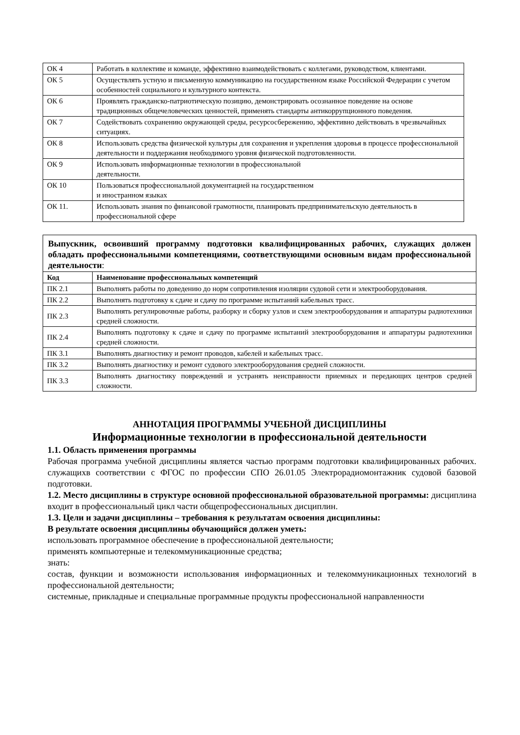| ОК 4 | Работать в коллективе и команде, эффективно взаимодействовать с коллегами, руководством, клиентами. |
| ОК 5 | Осуществлять устную и письменную коммуникацию на государственном языке Российской Федерации с учетом особенностей социального и культурного контекста. |
| ОК 6 | Проявлять гражданско-патриотическую позицию, демонстрировать осознанное поведение на основе традиционных общечеловеческих ценностей, применять стандарты антикоррупционного поведения. |
| ОК 7 | Содействовать сохранению окружающей среды, ресурсосбережению, эффективно действовать в чрезвычайных ситуациях. |
| ОК 8 | Использовать средства физической культуры для сохранения и укрепления здоровья в процессе профессиональной деятельности и поддержания необходимого уровня физической подготовленности. |
| ОК 9 | Использовать информационные технологии в профессиональной деятельности. |
| ОК 10 | Пользоваться профессиональной документацией на государственном и иностранном языках |
| ОК 11. | Использовать знания по финансовой грамотности, планировать предпринимательскую деятельность в профессиональной сфере |
| Выпускник, освоивший программу подготовки квалифицированных рабочих, служащих должен обладать профессиональными компетенциями, соответствующими основным видам профессиональной деятельности : | |
| Код | Наименование профессиональных компетенций |
| ПК 2.1 | Выполнять работы по доведению до норм сопротивления изоляции судовой сети и электрооборудования. |
| ПК 2.2 | Выполнять подготовку к сдаче и сдачу по программе испытаний кабельных трасс. |
| ПК 2.3 | Выполнять регулировочные работы, разборку и сборку узлов и схем электрооборудования и аппаратуры радиотехники средней сложности. |
| ПК 2.4 | Выполнять подготовку к сдаче и сдачу по программе испытаний электрооборудования и аппаратуры радиотехники средней сложности. |
| ПК 3.1 | Выполнять диагностику и ремонт проводов, кабелей и кабельных трасс. |
| ПК 3.2 | Выполнять диагностику и ремонт судового электрооборудования средней сложности. |
| ПК 3.3 | Выполнять диагностику повреждений и устранять неисправности приемных и передающих центров средней сложности. |
АННОТАЦИЯ ПРОГРАММЫ УЧЕБНОЙ ДИСЦИПЛИНЫ
Информационные технологии в профессиональной деятельности
1.1. Область применения программы
Рабочая программа учебной дисциплины является частью программ подготовки квалифицированных рабочих. служащихв соответствии с ФГОС по профессии СПО 26.01.05 Электрорадиомонтажник судовой базовой подготовки.
1.2. Место дисциплины в структуре основной профессиональной образовательной программы: дисциплина входит в профессиональный цикл части общепрофессиональных дисциплин.
1.3. Цели и задачи дисциплины – требования к результатам освоения дисциплины:
В результате освоения дисциплины обучающийся должен уметь:
использовать программное обеспечение в профессиональной деятельности;
применять компьютерные и телекоммуникационные средства;
знать:
состав, функции и возможности использования информационных и телекоммуникационных технологий в профессиональной деятельности;
системные, прикладные и специальные программные продукты профессиональной направленности